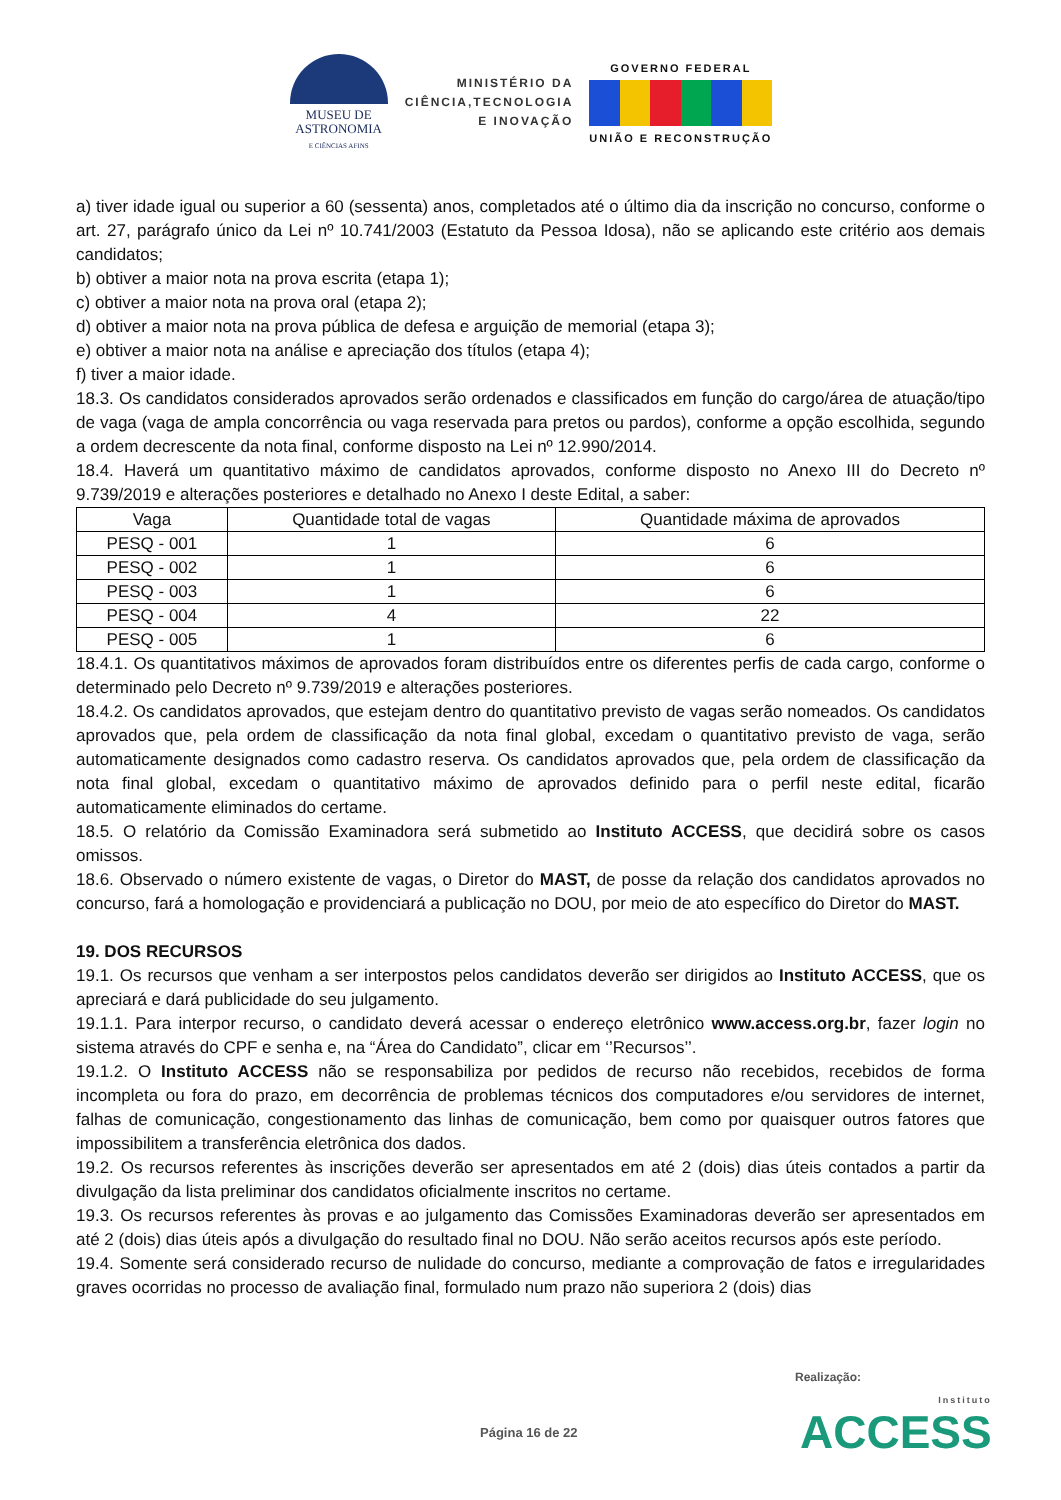MUSEU DE
ASTRONOMIA
E CIÊNCIAS AFINS
MINISTÉRIO DA
CIÊNCIA,TECNOLOGIA
E INOVAÇÃO
GOVERNO FEDERAL
UNIÃO E RECONSTRUÇÃO
a) tiver idade igual ou superior a 60 (sessenta) anos, completados até o último dia da inscrição no concurso, conforme o art. 27, parágrafo único da Lei nº 10.741/2003 (Estatuto da Pessoa Idosa), não se aplicando este critério aos demais candidatos;
b) obtiver a maior nota na prova escrita (etapa 1);
c) obtiver a maior nota na prova oral (etapa 2);
d) obtiver a maior nota na prova pública de defesa e arguição de memorial (etapa 3);
e) obtiver a maior nota na análise e apreciação dos títulos (etapa 4);
f) tiver a maior idade.
18.3. Os candidatos considerados aprovados serão ordenados e classificados em função do cargo/área de atuação/tipo de vaga (vaga de ampla concorrência ou vaga reservada para pretos ou pardos), conforme a opção escolhida, segundo a ordem decrescente da nota final, conforme disposto na Lei nº 12.990/2014.
18.4. Haverá um quantitativo máximo de candidatos aprovados, conforme disposto no Anexo III do Decreto nº 9.739/2019 e alterações posteriores e detalhado no Anexo I deste Edital, a saber:
| Vaga | Quantidade total de vagas | Quantidade máxima de aprovados |
| --- | --- | --- |
| PESQ - 001 | 1 | 6 |
| PESQ - 002 | 1 | 6 |
| PESQ - 003 | 1 | 6 |
| PESQ - 004 | 4 | 22 |
| PESQ - 005 | 1 | 6 |
18.4.1. Os quantitativos máximos de aprovados foram distribuídos entre os diferentes perfis de cada cargo, conforme o determinado pelo Decreto nº 9.739/2019 e alterações posteriores.
18.4.2. Os candidatos aprovados, que estejam dentro do quantitativo previsto de vagas serão nomeados. Os candidatos aprovados que, pela ordem de classificação da nota final global, excedam o quantitativo previsto de vaga, serão automaticamente designados como cadastro reserva. Os candidatos aprovados que, pela ordem de classificação da nota final global, excedam o quantitativo máximo de aprovados definido para o perfil neste edital, ficarão automaticamente eliminados do certame.
18.5. O relatório da Comissão Examinadora será submetido ao Instituto ACCESS, que decidirá sobre os casos omissos.
18.6. Observado o número existente de vagas, o Diretor do MAST, de posse da relação dos candidatos aprovados no concurso, fará a homologação e providenciará a publicação no DOU, por meio de ato específico do Diretor do MAST.
19. DOS RECURSOS
19.1. Os recursos que venham a ser interpostos pelos candidatos deverão ser dirigidos ao Instituto ACCESS, que os apreciará e dará publicidade do seu julgamento.
19.1.1. Para interpor recurso, o candidato deverá acessar o endereço eletrônico www.access.org.br, fazer login no sistema através do CPF e senha e, na “Área do Candidato”, clicar em ‘’Recursos’’.
19.1.2. O Instituto ACCESS não se responsabiliza por pedidos de recurso não recebidos, recebidos de forma incompleta ou fora do prazo, em decorrência de problemas técnicos dos computadores e/ou servidores de internet, falhas de comunicação, congestionamento das linhas de comunicação, bem como por quaisquer outros fatores que impossibilitem a transferência eletrônica dos dados.
19.2. Os recursos referentes às inscrições deverão ser apresentados em até 2 (dois) dias úteis contados a partir da divulgação da lista preliminar dos candidatos oficialmente inscritos no certame.
19.3. Os recursos referentes às provas e ao julgamento das Comissões Examinadoras deverão ser apresentados em até 2 (dois) dias úteis após a divulgação do resultado final no DOU. Não serão aceitos recursos após este período.
19.4. Somente será considerado recurso de nulidade do concurso, mediante a comprovação de fatos e irregularidades graves ocorridas no processo de avaliação final, formulado num prazo não superiora 2 (dois) dias
Realização:
Página 16 de 22 Instituto
ACCESS